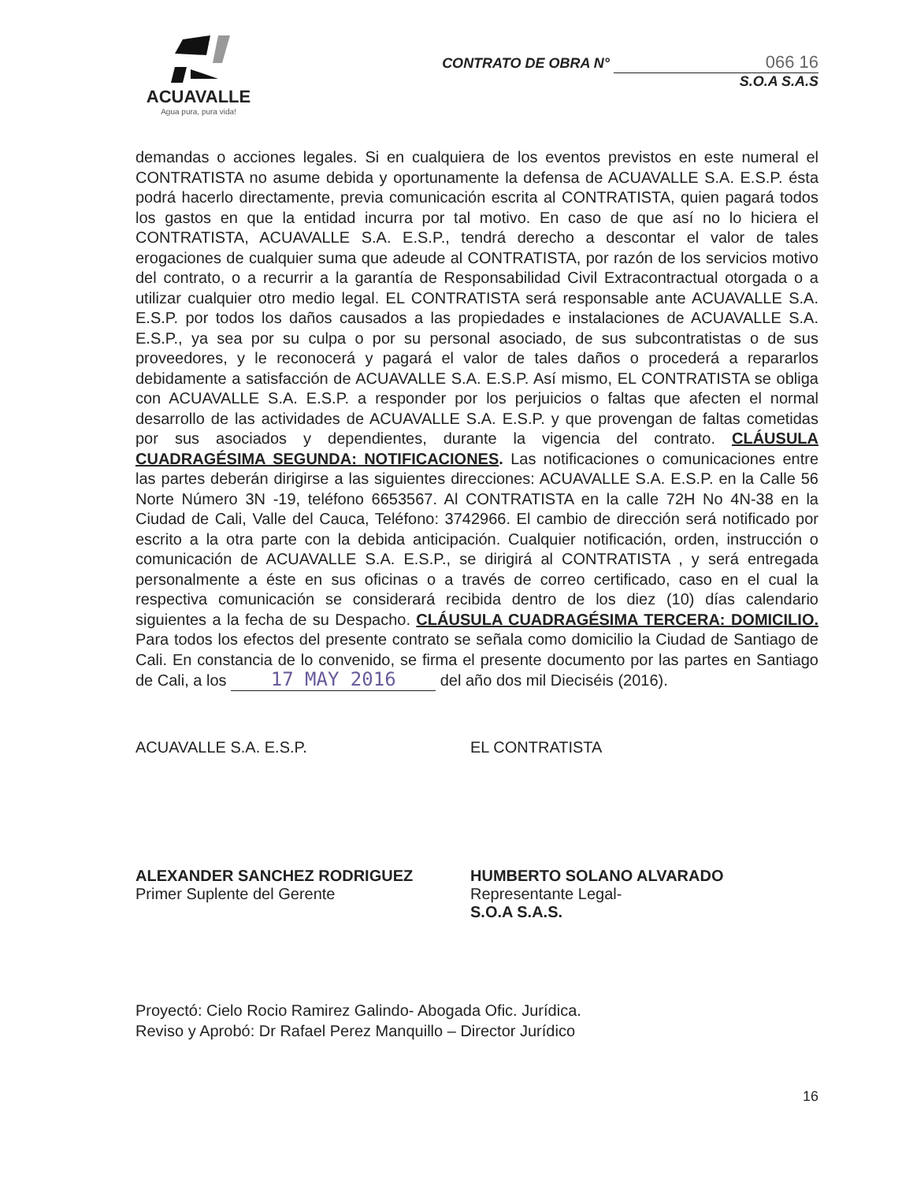ACUAVALLE
Agua pura, pura vida!
CONTRATO DE OBRA N° 066 16
S.O.A S.A.S
demandas o acciones legales. Si en cualquiera de los eventos previstos en este numeral el CONTRATISTA no asume debida y oportunamente la defensa de ACUAVALLE S.A. E.S.P. ésta podrá hacerlo directamente, previa comunicación escrita al CONTRATISTA, quien pagará todos los gastos en que la entidad incurra por tal motivo. En caso de que así no lo hiciera el CONTRATISTA, ACUAVALLE S.A. E.S.P., tendrá derecho a descontar el valor de tales erogaciones de cualquier suma que adeude al CONTRATISTA, por razón de los servicios motivo del contrato, o a recurrir a la garantía de Responsabilidad Civil Extracontractual otorgada o a utilizar cualquier otro medio legal. EL CONTRATISTA será responsable ante ACUAVALLE S.A. E.S.P. por todos los daños causados a las propiedades e instalaciones de ACUAVALLE S.A. E.S.P., ya sea por su culpa o por su personal asociado, de sus subcontratistas o de sus proveedores, y le reconocerá y pagará el valor de tales daños o procederá a repararlos debidamente a satisfacción de ACUAVALLE S.A. E.S.P. Así mismo, EL CONTRATISTA se obliga con ACUAVALLE S.A. E.S.P. a responder por los perjuicios o faltas que afecten el normal desarrollo de las actividades de ACUAVALLE S.A. E.S.P. y que provengan de faltas cometidas por sus asociados y dependientes, durante la vigencia del contrato. CLÁUSULA CUADRAGÉSIMA SEGUNDA: NOTIFICACIONES. Las notificaciones o comunicaciones entre las partes deberán dirigirse a las siguientes direcciones: ACUAVALLE S.A. E.S.P. en la Calle 56 Norte Número 3N -19, teléfono 6653567. Al CONTRATISTA en la calle 72H No 4N-38 en la Ciudad de Cali, Valle del Cauca, Teléfono: 3742966. El cambio de dirección será notificado por escrito a la otra parte con la debida anticipación. Cualquier notificación, orden, instrucción o comunicación de ACUAVALLE S.A. E.S.P., se dirigirá al CONTRATISTA , y será entregada personalmente a éste en sus oficinas o a través de correo certificado, caso en el cual la respectiva comunicación se considerará recibida dentro de los diez (10) días calendario siguientes a la fecha de su Despacho. CLÁUSULA CUADRAGÉSIMA TERCERA: DOMICILIO. Para todos los efectos del presente contrato se señala como domicilio la Ciudad de Santiago de Cali. En constancia de lo convenido, se firma el presente documento por las partes en Santiago de Cali, a los 17 MAY 2016 del año dos mil Dieciséis (2016).
ACUAVALLE S.A. E.S.P.
ALEXANDER SANCHEZ RODRIGUEZ
Primer Suplente del Gerente
EL CONTRATISTA
HUMBERTO SOLANO ALVARADO
Representante Legal-
S.O.A S.A.S.
Proyectó: Cielo Rocio Ramirez Galindo- Abogada Ofic. Jurídica.
Reviso y Aprobó: Dr Rafael Perez Manquillo – Director Jurídico
16